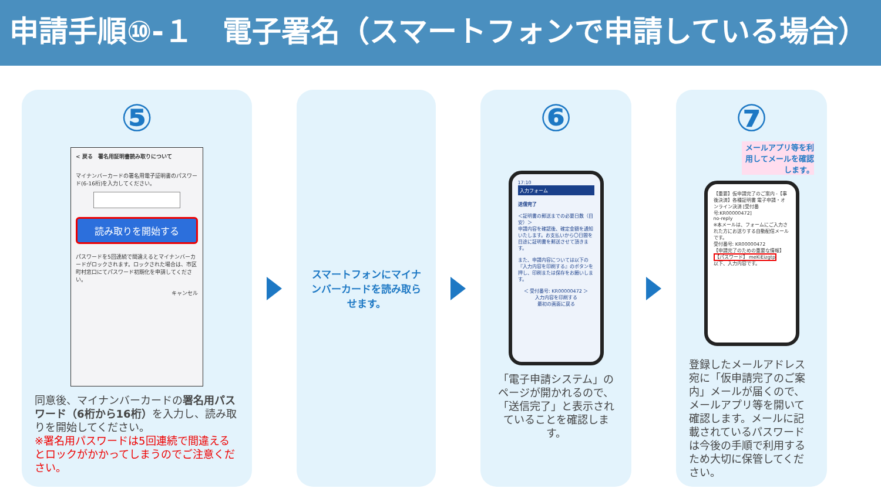申請手順⑩-１　電子署名（スマートフォンで申請している場合）
⑤
< 戻る　署名用証明書読み取りについて
マイナンバーカードの署名用電子証明書のパスワード(6-16桁)を入力してください。
読み取りを開始する
パスワードを5回連続で間違えるとマイナンバーカードがロックされます。ロックされた場合は、市区町村窓口にてパスワード初期化を申請してください。
キャンセル
同意後、マイナンバーカードの署名用パスワード（6桁から16桁）を入力し、読み取りを開始してください。
※署名用パスワードは5回連続で間違えるとロックがかかってしまうのでご注意ください。
スマートフォンにマイナンバーカードを読み取らせます。
⑥
17:10
入力フォーム
送信完了
＜証明書の郵送までの必要日数（目安）＞
申請内容を確認後、確定金額を通知いたします。お支払いから〇日間を目途に証明書を郵送させて頂きます。
また、申請内容については以下の『入力内容を印刷する』のボタンを押し、印刷または保存をお願いします。
＜ 受付番号: KR00000472 ＞
入力内容を印刷する
最初の画面に戻る
「電子申請システム」のページが開かれるので、「送信完了」と表示されていることを確認します。
⑦
メールアプリ等を利用してメールを確認します。
【重要】仮申請完了のご案内 -【事後決済】各種証明書 電子申請・オンライン決済 [受付番号:KR00000472]
no-reply
※本メールは、フォームにご入力された方にお送りする自動配信メールです。
受付番号: KR00000472
【申請完了のための重要な情報】
【パスワード】 meKiEizgtp
以下、入力内容です。
登録したメールアドレス宛に「仮申請完了のご案内」メールが届くので、メールアプリ等を開いて確認します。メールに記載されているパスワードは今後の手順で利用するため大切に保管してください。